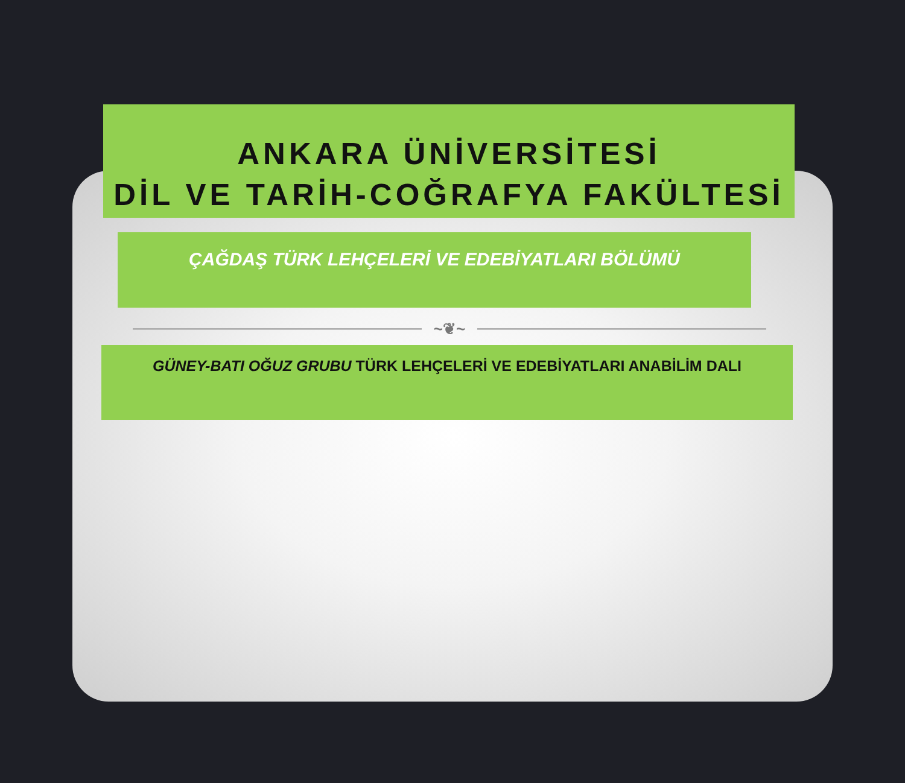ANKARA ÜNİVERSİTESİ
DİL VE TARİH-COĞRAFYA FAKÜLTESİ
ÇAĞDAŞ TÜRK LEHÇELERİ VE EDEBİYATLARI BÖLÜMÜ
~❦~
GÜNEY-BATI OĞUZ GRUBU TÜRK LEHÇELERİ VE EDEBİYATLARI ANABİLİM DALI